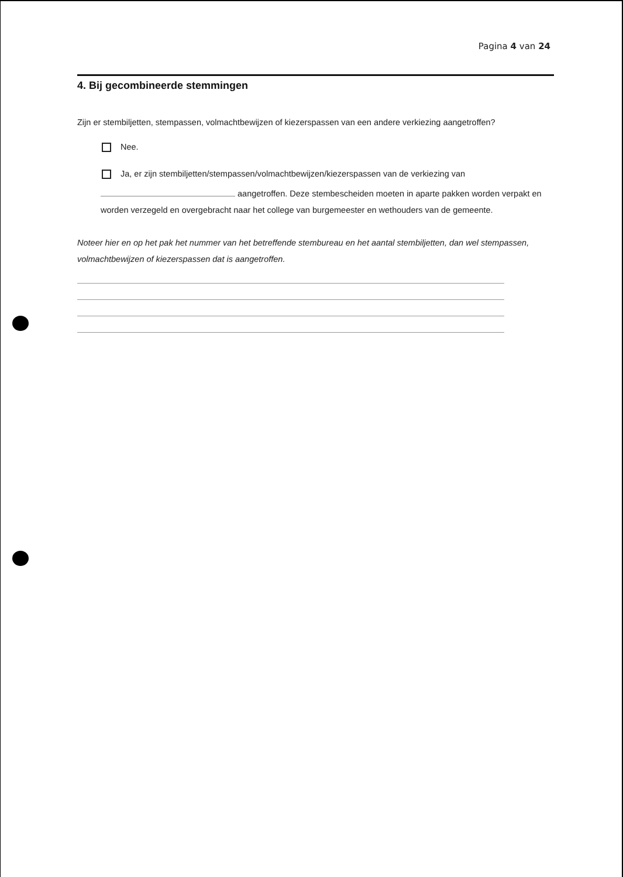Pagina 4 van 24
4. Bij gecombineerde stemmingen
Zijn er stembiljetten, stempassen, volmachtbewijzen of kiezerspassen van een andere verkiezing aangetroffen?
Nee.
Ja, er zijn stembiljetten/stempassen/volmachtbewijzen/kiezerspassen van de verkiezing van
aangetroffen. Deze stembescheiden moeten in aparte pakken worden verpakt en worden verzegeld en overgebracht naar het college van burgemeester en wethouders van de gemeente.
Noteer hier en op het pak het nummer van het betreffende stembureau en het aantal stembiljetten, dan wel stempassen, volmachtbewijzen of kiezerspassen dat is aangetroffen.